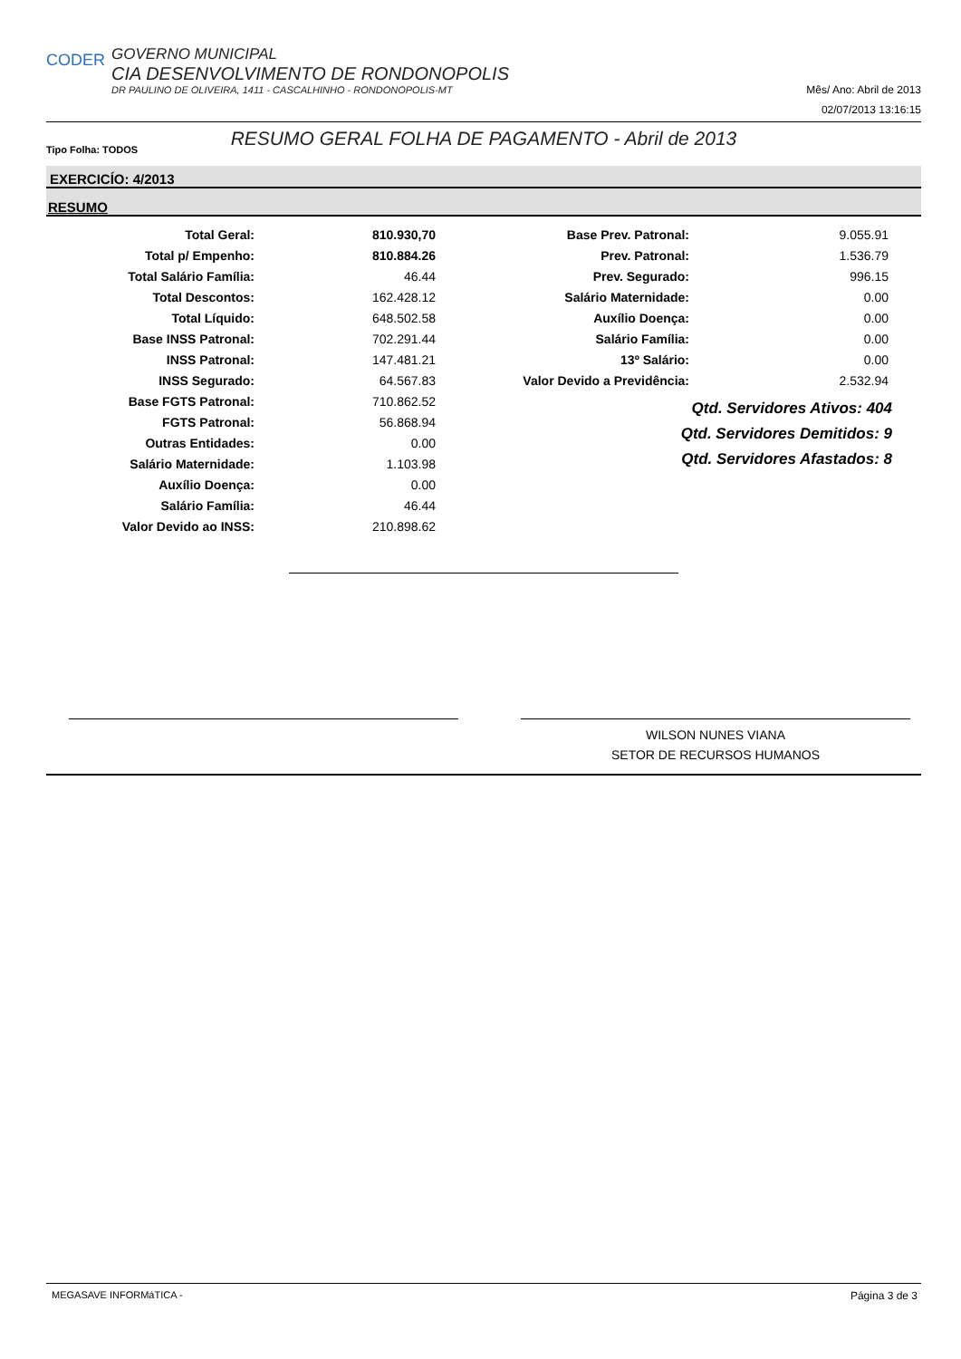CODER
GOVERNO MUNICIPAL
CIA DESENVOLVIMENTO DE RONDONOPOLIS
DR PAULINO DE OLIVEIRA, 1411 - CASCALHINHO - RONDONOPOLIS-MT
Mês/ Ano: Abril de 2013
02/07/2013 13:16:15
RESUMO GERAL FOLHA DE PAGAMENTO - Abril de 2013
Tipo Folha: TODOS
EXERCICÍO: 4/2013
RESUMO
| Total Geral: | 810.930,70 |
| Total p/ Empenho: | 810.884.26 |
| Total Salário Família: | 46.44 |
| Total Descontos: | 162.428.12 |
| Total Líquido: | 648.502.58 |
| Base INSS Patronal: | 702.291.44 |
| INSS Patronal: | 147.481.21 |
| INSS Segurado: | 64.567.83 |
| Base FGTS Patronal: | 710.862.52 |
| FGTS Patronal: | 56.868.94 |
| Outras Entidades: | 0.00 |
| Salário Maternidade: | 1.103.98 |
| Auxílio Doença: | 0.00 |
| Salário Família: | 46.44 |
| Valor Devido ao INSS: | 210.898.62 |
| Base Prev. Patronal: | 9.055.91 |
| Prev. Patronal: | 1.536.79 |
| Prev. Segurado: | 996.15 |
| Salário Maternidade: | 0.00 |
| Auxílio Doença: | 0.00 |
| Salário Família: | 0.00 |
| 13º Salário: | 0.00 |
| Valor Devido a Previdência: | 2.532.94 |
Qtd. Servidores Ativos: 404
Qtd. Servidores Demitidos: 9
Qtd. Servidores Afastados: 8
WILSON NUNES VIANA
SETOR DE RECURSOS HUMANOS
MEGASAVE INFORMáTICA - Página 3 de 3